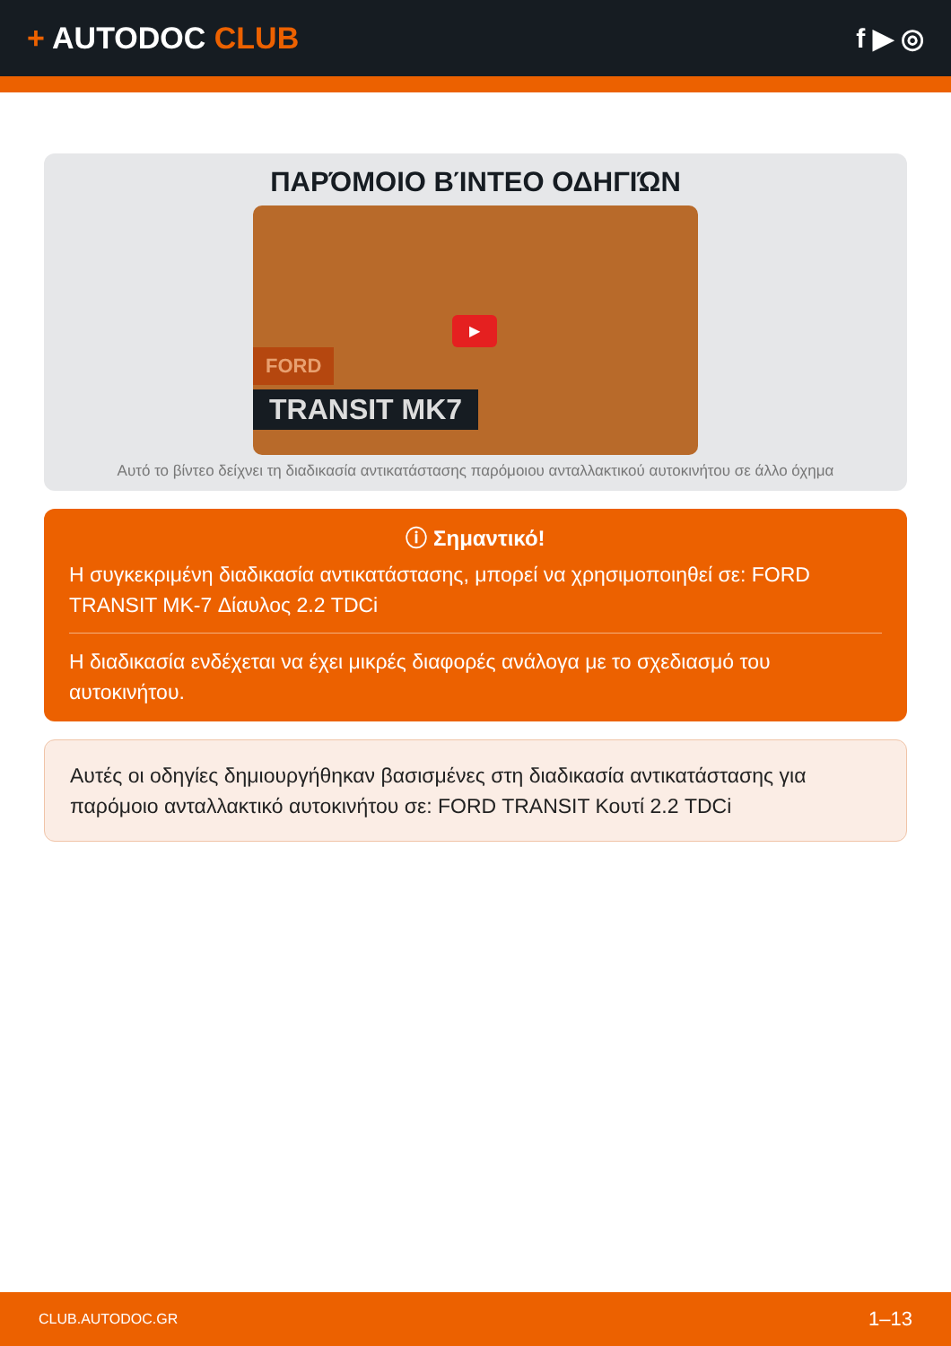+ AUTODOC CLUB f ▶ ◎
ΠΑΡΌΜΟΙΟ ΒΊΝΤΕΟ ΟΔΗΓΙΏΝ
▶
FORD
TRANSIT MK7
Αυτό το βίντεο δείχνει τη διαδικασία αντικατάστασης παρόμοιου ανταλλακτικού αυτοκινήτου σε άλλο όχημα
ⓘ Σημαντικό!
Η συγκεκριμένη διαδικασία αντικατάστασης, μπορεί να χρησιμοποιηθεί σε: FORD TRANSIT MK-7 Δίαυλος 2.2 TDCi
Η διαδικασία ενδέχεται να έχει μικρές διαφορές ανάλογα με το σχεδιασμό του αυτοκινήτου.
Αυτές οι οδηγίες δημιουργήθηκαν βασισμένες στη διαδικασία αντικατάστασης για παρόμοιο ανταλλακτικό αυτοκινήτου σε: FORD TRANSIT Κουτί 2.2 TDCi
CLUB.AUTODOC.GR 1–13